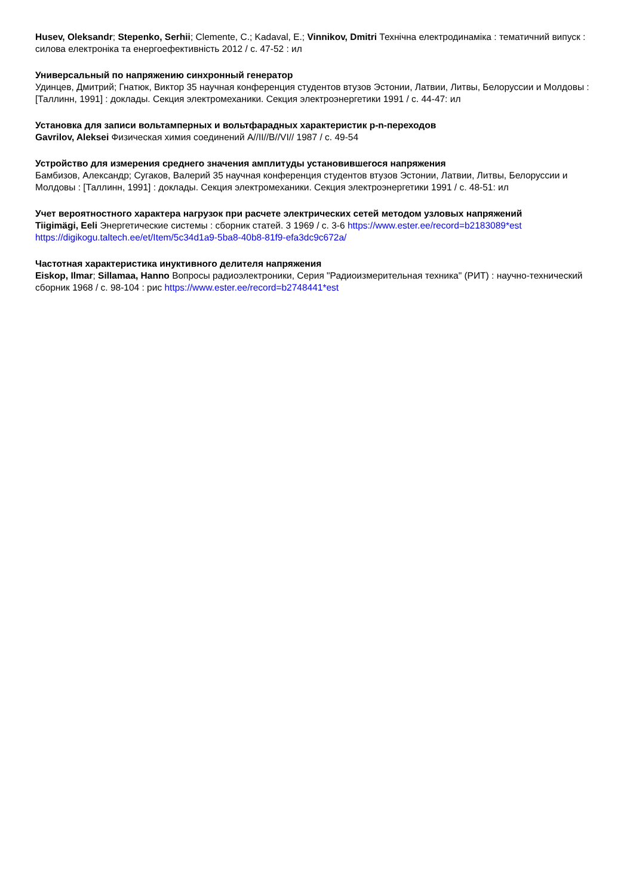Husev, Oleksandr; Stepenko, Serhii; Clemente, C.; Kadaval, E.; Vinnikov, Dmitri Технічна електродинаміка : тематичний випуск : силова електроніка та енергоефективність 2012 / с. 47-52 : ил
Универсальный по напряжению синхронный генератор
Удинцев, Дмитрий; Гнатюк, Виктор 35 научная конференция студентов втузов Эстонии, Латвии, Литвы, Белоруссии и Молдовы : [Таллинн, 1991] : доклады. Секция электромеханики. Секция электроэнергетики 1991 / с. 44-47: ил
Установка для записи вольтамперных и вольтфарадных характеристик p-n-переходов
Gavrilov, Aleksei Физическая химия соединений A//II//B//VI// 1987 / с. 49-54
Устройство для измерения среднего значения амплитуды установившегося напряжения
Бамбизов, Александр; Сугаков, Валерий 35 научная конференция студентов втузов Эстонии, Латвии, Литвы, Белоруссии и Молдовы : [Таллинн, 1991] : доклады. Секция электромеханики. Секция электроэнергетики 1991 / с. 48-51: ил
Учет вероятностного характера нагрузок при расчете электрических сетей методом узловых напряжений
Tiigimägi, Eeli Энергетические системы : сборник статей. 3 1969 / с. 3-6 https://www.ester.ee/record=b2183089*est https://digikogu.taltech.ee/et/Item/5c34d1a9-5ba8-40b8-81f9-efa3dc9c672a/
Частотная характеристика инуктивного делителя напряжения
Eiskop, Ilmar; Sillamaa, Hanno Вопросы радиоэлектроники, Серия "Радиоизмерительная техника" (РИТ) : научно-технический сборник 1968 / с. 98-104 : рис https://www.ester.ee/record=b2748441*est